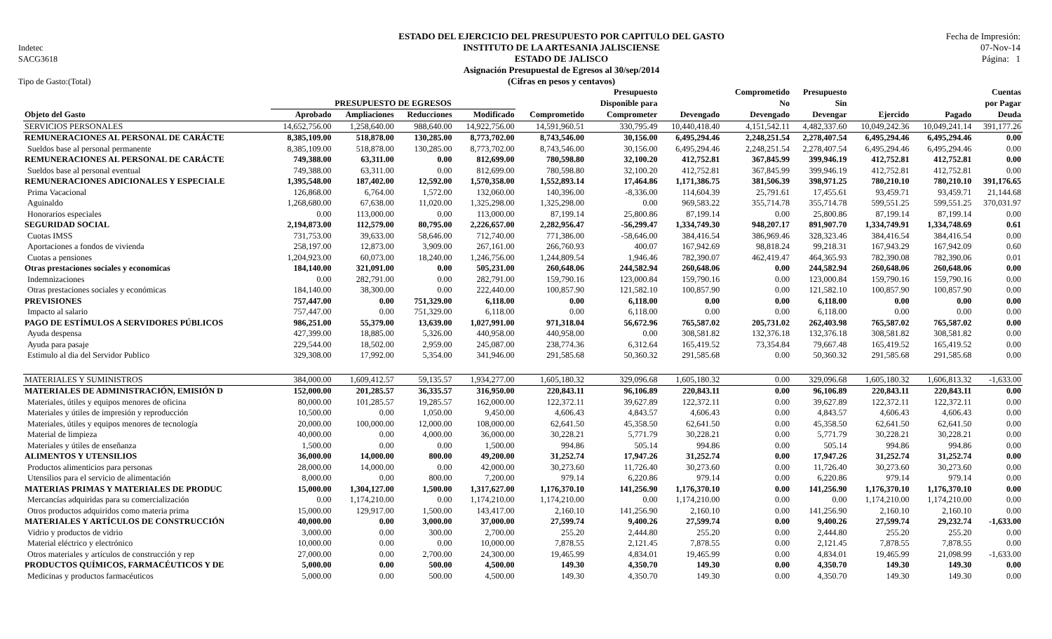Indetec
SACG3618
Tipo de Gasto:(Total)
ESTADO DEL EJERCICIO DEL PRESUPUESTO POR CAPITULO DEL GASTO
INSTITUTO DE LA ARTESANIA JALISCIENSE
ESTADO DE JALISCO
Asignación Presupuestal de Egresos al 30/sep/2014
(Cifras en pesos y centavos)
Fecha de Impresión:
07-Nov-14
Página: 1
| | | | | | | Presupuesto | | Comprometido | Presupuesto | | | Cuentas |
| --- | --- | --- | --- | --- | --- | --- | --- | --- | --- | --- | --- | --- |
| | PRESUPUESTO DE EGRESOS | | | | | Disponible para | | No | Sin | | | por Pagar |
| Objeto del Gasto | Aprobado | Ampliaciones | Reducciones | Modificado | Comprometido | Comprometer | Devengado | Devengado | Devengar | Ejercido | Pagado | Deuda |
| SERVICIOS PERSONALES | 14,652,756.00 | 1,258,640.00 | 988,640.00 | 14,922,756.00 | 14,591,960.51 | 330,795.49 | 10,440,418.40 | 4,151,542.11 | 4,482,337.60 | 10,049,242.36 | 10,049,241.14 | 391,177.26 |
| REMUNERACIONES AL PERSONAL DE CARÁCTE | 8,385,109.00 | 518,878.00 | 130,285.00 | 8,773,702.00 | 8,743,546.00 | 30,156.00 | 6,495,294.46 | 2,248,251.54 | 2,278,407.54 | 6,495,294.46 | 6,495,294.46 | 0.00 |
| Sueldos base al personal permanente | 8,385,109.00 | 518,878.00 | 130,285.00 | 8,773,702.00 | 8,743,546.00 | 30,156.00 | 6,495,294.46 | 2,248,251.54 | 2,278,407.54 | 6,495,294.46 | 6,495,294.46 | 0.00 |
| REMUNERACIONES AL PERSONAL DE CARÁCTE | 749,388.00 | 63,311.00 | 0.00 | 812,699.00 | 780,598.80 | 32,100.20 | 412,752.81 | 367,845.99 | 399,946.19 | 412,752.81 | 412,752.81 | 0.00 |
| Sueldos base al personal eventual | 749,388.00 | 63,311.00 | 0.00 | 812,699.00 | 780,598.80 | 32,100.20 | 412,752.81 | 367,845.99 | 399,946.19 | 412,752.81 | 412,752.81 | 0.00 |
| REMUNERACIONES ADICIONALES Y ESPECIALE | 1,395,548.00 | 187,402.00 | 12,592.00 | 1,570,358.00 | 1,552,893.14 | 17,464.86 | 1,171,386.75 | 381,506.39 | 398,971.25 | 780,210.10 | 780,210.10 | 391,176.65 |
| Prima Vacacional | 126,868.00 | 6,764.00 | 1,572.00 | 132,060.00 | 140,396.00 | -8,336.00 | 114,604.39 | 25,791.61 | 17,455.61 | 93,459.71 | 93,459.71 | 21,144.68 |
| Aguinaldo | 1,268,680.00 | 67,638.00 | 11,020.00 | 1,325,298.00 | 1,325,298.00 | 0.00 | 969,583.22 | 355,714.78 | 355,714.78 | 599,551.25 | 599,551.25 | 370,031.97 |
| Honorarios especiales | 0.00 | 113,000.00 | 0.00 | 113,000.00 | 87,199.14 | 25,800.86 | 87,199.14 | 0.00 | 25,800.86 | 87,199.14 | 87,199.14 | 0.00 |
| SEGURIDAD SOCIAL | 2,194,873.00 | 112,579.00 | 80,795.00 | 2,226,657.00 | 2,282,956.47 | -56,299.47 | 1,334,749.30 | 948,207.17 | 891,907.70 | 1,334,749.91 | 1,334,748.69 | 0.61 |
| Cuotas IMSS | 731,753.00 | 39,633.00 | 58,646.00 | 712,740.00 | 771,386.00 | -58,646.00 | 384,416.54 | 386,969.46 | 328,323.46 | 384,416.54 | 384,416.54 | 0.00 |
| Aportaciones a fondos de vivienda | 258,197.00 | 12,873.00 | 3,909.00 | 267,161.00 | 266,760.93 | 400.07 | 167,942.69 | 98,818.24 | 99,218.31 | 167,943.29 | 167,942.09 | 0.60 |
| Cuotas a pensiones | 1,204,923.00 | 60,073.00 | 18,240.00 | 1,246,756.00 | 1,244,809.54 | 1,946.46 | 782,390.07 | 462,419.47 | 464,365.93 | 782,390.08 | 782,390.06 | 0.01 |
| Otras prestaciones sociales y economicas | 184,140.00 | 321,091.00 | 0.00 | 505,231.00 | 260,648.06 | 244,582.94 | 260,648.06 | 0.00 | 244,582.94 | 260,648.06 | 260,648.06 | 0.00 |
| Indemnizaciones | 0.00 | 282,791.00 | 0.00 | 282,791.00 | 159,790.16 | 123,000.84 | 159,790.16 | 0.00 | 123,000.84 | 159,790.16 | 159,790.16 | 0.00 |
| Otras prestaciones sociales y económicas | 184,140.00 | 38,300.00 | 0.00 | 222,440.00 | 100,857.90 | 121,582.10 | 100,857.90 | 0.00 | 121,582.10 | 100,857.90 | 100,857.90 | 0.00 |
| PREVISIONES | 757,447.00 | 0.00 | 751,329.00 | 6,118.00 | 0.00 | 6,118.00 | 0.00 | 0.00 | 6,118.00 | 0.00 | 0.00 | 0.00 |
| Impacto al salario | 757,447.00 | 0.00 | 751,329.00 | 6,118.00 | 0.00 | 6,118.00 | 0.00 | 0.00 | 6,118.00 | 0.00 | 0.00 | 0.00 |
| PAGO DE ESTÍMULOS A SERVIDORES PÚBLICOS | 986,251.00 | 55,379.00 | 13,639.00 | 1,027,991.00 | 971,318.04 | 56,672.96 | 765,587.02 | 205,731.02 | 262,403.98 | 765,587.02 | 765,587.02 | 0.00 |
| Ayuda despensa | 427,399.00 | 18,885.00 | 5,326.00 | 440,958.00 | 440,958.00 | 0.00 | 308,581.82 | 132,376.18 | 132,376.18 | 308,581.82 | 308,581.82 | 0.00 |
| Ayuda para pasaje | 229,544.00 | 18,502.00 | 2,959.00 | 245,087.00 | 238,774.36 | 6,312.64 | 165,419.52 | 73,354.84 | 79,667.48 | 165,419.52 | 165,419.52 | 0.00 |
| Estimulo al dia del Servidor Publico | 329,308.00 | 17,992.00 | 5,354.00 | 341,946.00 | 291,585.68 | 50,360.32 | 291,585.68 | 0.00 | 50,360.32 | 291,585.68 | 291,585.68 | 0.00 |
| MATERIALES Y SUMINISTROS | 384,000.00 | 1,609,412.57 | 59,135.57 | 1,934,277.00 | 1,605,180.32 | 329,096.68 | 1,605,180.32 | 0.00 | 329,096.68 | 1,605,180.32 | 1,606,813.32 | -1,633.00 |
| MATERIALES DE ADMINISTRACIÓN, EMISIÓN D | 152,000.00 | 201,285.57 | 36,335.57 | 316,950.00 | 220,843.11 | 96,106.89 | 220,843.11 | 0.00 | 96,106.89 | 220,843.11 | 220,843.11 | 0.00 |
| Materiales, útiles y equipos menores de oficina | 80,000.00 | 101,285.57 | 19,285.57 | 162,000.00 | 122,372.11 | 39,627.89 | 122,372.11 | 0.00 | 39,627.89 | 122,372.11 | 122,372.11 | 0.00 |
| Materiales y útiles de impresión y reproducción | 10,500.00 | 0.00 | 1,050.00 | 9,450.00 | 4,606.43 | 4,843.57 | 4,606.43 | 0.00 | 4,843.57 | 4,606.43 | 4,606.43 | 0.00 |
| Materiales, útiles y equipos menores de tecnología | 20,000.00 | 100,000.00 | 12,000.00 | 108,000.00 | 62,641.50 | 45,358.50 | 62,641.50 | 0.00 | 45,358.50 | 62,641.50 | 62,641.50 | 0.00 |
| Material de limpieza | 40,000.00 | 0.00 | 4,000.00 | 36,000.00 | 30,228.21 | 5,771.79 | 30,228.21 | 0.00 | 5,771.79 | 30,228.21 | 30,228.21 | 0.00 |
| Materiales y útiles de enseñanza | 1,500.00 | 0.00 | 0.00 | 1,500.00 | 994.86 | 505.14 | 994.86 | 0.00 | 505.14 | 994.86 | 994.86 | 0.00 |
| ALIMENTOS Y UTENSILIOS | 36,000.00 | 14,000.00 | 800.00 | 49,200.00 | 31,252.74 | 17,947.26 | 31,252.74 | 0.00 | 17,947.26 | 31,252.74 | 31,252.74 | 0.00 |
| Productos alimenticios para personas | 28,000.00 | 14,000.00 | 0.00 | 42,000.00 | 30,273.60 | 11,726.40 | 30,273.60 | 0.00 | 11,726.40 | 30,273.60 | 30,273.60 | 0.00 |
| Utensilios para el servicio de alimentación | 8,000.00 | 0.00 | 800.00 | 7,200.00 | 979.14 | 6,220.86 | 979.14 | 0.00 | 6,220.86 | 979.14 | 979.14 | 0.00 |
| MATERIAS PRIMAS Y MATERIALES DE PRODUC | 15,000.00 | 1,304,127.00 | 1,500.00 | 1,317,627.00 | 1,176,370.10 | 141,256.90 | 1,176,370.10 | 0.00 | 141,256.90 | 1,176,370.10 | 1,176,370.10 | 0.00 |
| Mercancías adquiridas para su comercialización | 0.00 | 1,174,210.00 | 0.00 | 1,174,210.00 | 1,174,210.00 | 0.00 | 1,174,210.00 | 0.00 | 0.00 | 1,174,210.00 | 1,174,210.00 | 0.00 |
| Otros productos adquiridos como materia prima | 15,000.00 | 129,917.00 | 1,500.00 | 143,417.00 | 2,160.10 | 141,256.90 | 2,160.10 | 0.00 | 141,256.90 | 2,160.10 | 2,160.10 | 0.00 |
| MATERIALES Y ARTÍCULOS DE CONSTRUCCIÓN | 40,000.00 | 0.00 | 3,000.00 | 37,000.00 | 27,599.74 | 9,400.26 | 27,599.74 | 0.00 | 9,400.26 | 27,599.74 | 29,232.74 | -1,633.00 |
| Vidrio y productos de vidrio | 3,000.00 | 0.00 | 300.00 | 2,700.00 | 255.20 | 2,444.80 | 255.20 | 0.00 | 2,444.80 | 255.20 | 255.20 | 0.00 |
| Material eléctrico y electrónico | 10,000.00 | 0.00 | 0.00 | 10,000.00 | 7,878.55 | 2,121.45 | 7,878.55 | 0.00 | 2,121.45 | 7,878.55 | 7,878.55 | 0.00 |
| Otros materiales y artículos de construcción y rep | 27,000.00 | 0.00 | 2,700.00 | 24,300.00 | 19,465.99 | 4,834.01 | 19,465.99 | 0.00 | 4,834.01 | 19,465.99 | 21,098.99 | -1,633.00 |
| PRODUCTOS QUÍMICOS, FARMACÉUTICOS Y DE | 5,000.00 | 0.00 | 500.00 | 4,500.00 | 149.30 | 4,350.70 | 149.30 | 0.00 | 4,350.70 | 149.30 | 149.30 | 0.00 |
| Medicinas y productos farmacéuticos | 5,000.00 | 0.00 | 500.00 | 4,500.00 | 149.30 | 4,350.70 | 149.30 | 0.00 | 4,350.70 | 149.30 | 149.30 | 0.00 |